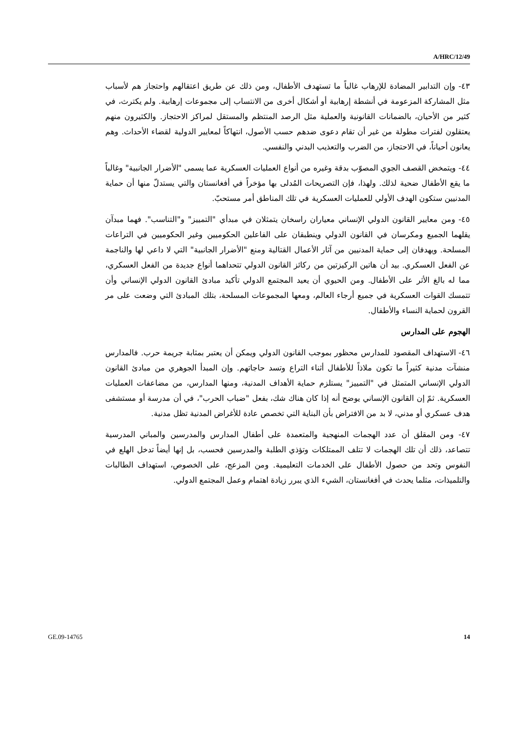A/HRC/12/49
٤٣- وإن التدابير المضادة للإرهاب غالباً ما تستهدف الأطفال، ومن ذلك عن طريق اعتقالهم واحتجاز هم لأسباب مثل المشاركة المزعومة في أنشطة إرهابية أو أشكال أخرى من الانتساب إلى مجموعات إرهابية. ولم يكترث، في كثير من الأحيان، بالضمانات القانونية والعملية مثل الرصد المنتظم والمستقل لمراكز الاحتجاز. والكثيرون منهم يعتقلون لفترات مطولة من غير أن تقام دعوى ضدهم حسب الأصول، انتهاكاً لمعايير الدولية لقضاء الأحداث. وهم يعانون أحياناً، في الاحتجاز، من الضرب والتعذيب البدني والنفسي.
٤٤- ويتمخض القصف الجوي المصوّب بدقة وغيره من أنواع العمليات العسكرية عما يسمى "الأضرار الجانبية" وغالباً ما يقع الأطفال ضحية لذلك. ولهذا، فإن التصريحات المُدلى بها مؤخراً في أفغانستان والتي يستدلّ منها أن حماية المدنيين ستكون الهدف الأولي للعمليات العسكرية في تلك المناطق أمر مستحبّ.
٤٥- ومن معايير القانون الدولي الإنساني معياران راسخان يتمثلان في مبدأي "التمييز" و"التناسب". فهما مبدآن يقلهما الجميع ومكرسان في القانون الدولي وينطبقان على الفاعلين الحكوميين وغير الحكوميين في التراعات المسلحة. ويهدفان إلى حماية المدنيين من آثار الأعمال القتالية ومنع "الأضرار الجانبية" التي لا داعي لها والناجمة عن الفعل العسكري. بيد أن هاتين الركيزتين من ركائز القانون الدولي تتحداهما أنواع جديدة من الفعل العسكري، مما له بالغ الأثر على الأطفال. ومن الحيوي أن يعيد المجتمع الدولي تأكيد مبادئ القانون الدولي الإنساني وأن تتمسك القوات العسكرية في جميع أرجاء العالم، ومعها المجموعات المسلحة، بتلك المبادئ التي وضعت على مر القرون لحماية النساء والأطفال.
الهجوم على المدارس
٤٦- الاستهداف المقصود للمدارس محظور بموجب القانون الدولي ويمكن أن يعتبر بمثابة جريمة حرب. فالمدارس منشآت مدنية كثيراً ما تكون ملاذاً للأطفال أثناء التراع وتسد حاجاتهم. وإن المبدأ الجوهري من مبادئ القانون الدولي الإنساني المتمثل في "التمييز" يستلزم حماية الأهداف المدنية، ومنها المدارس، من مضاعفات العمليات العسكرية. ثمّ إن القانون الإنساني يوضح أنه إذا كان هناك شك، بفعل "ضباب الحرب"، في أن مدرسة أو مستشفى هدف عسكري أو مدني، لا بد من الافتراض بأن البناية التي تخصص عادة للأغراض المدنية تظل مدنية.
٤٧- ومن المقلق أن عدد الهجمات المنهجية والمتعمدة على أطفال المدارس والمدرسين والمباني المدرسية تتصاعد، ذلك أن تلك الهجمات لا تتلف الممتلكات وتؤذي الطلبة والمدرسين فحسب، بل إنها أيضاً تدخل الهلع في النفوس وتحد من حصول الأطفال على الخدمات التعليمية. ومن المزعج، على الخصوص، استهداف الطالبات والتلميذات، مثلما يحدث في أفغانستان، الشيء الذي يبرر زيادة اهتمام وعمل المجتمع الدولي.
GE.09-14765 14